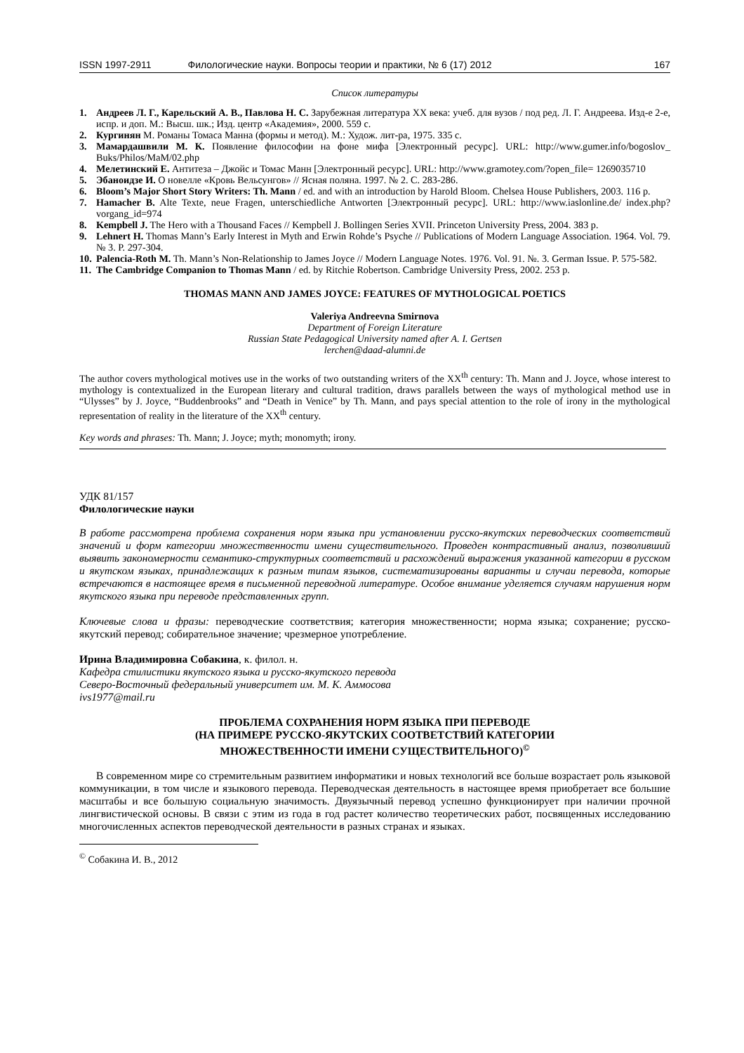ISSN 1997-2911 Филологические науки. Вопросы теории и практики, № 6 (17) 2012 167
Список литературы
1. Андреев Л. Г., Карельский А. В., Павлова Н. С. Зарубежная литература XX века: учеб. для вузов / под ред. Л. Г. Андреева. Изд-е 2-е, испр. и доп. М.: Высш. шк.; Изд. центр «Академия», 2000. 559 с.
2. Кургинян М. Романы Томаса Манна (формы и метод). М.: Худож. лит-ра, 1975. 335 с.
3. Мамардашвили М. К. Появление философии на фоне мифа [Электронный ресурс]. URL: http://www.gumer.info/bogoslov_ Buks/Philos/MaM/02.php
4. Мелетинский Е. Антитеза – Джойс и Томас Манн [Электронный ресурс]. URL: http://www.gramotey.com/?open_file= 1269035710
5. Эбаноидзе И. О новелле «Кровь Вельсунгов» // Ясная поляна. 1997. № 2. С. 283-286.
6. Bloom’s Major Short Story Writers: Th. Mann / ed. and with an introduction by Harold Bloom. Chelsea House Publishers, 2003. 116 p.
7. Hamacher B. Alte Texte, neue Fragen, unterschiedliche Antworten [Электронный ресурс]. URL: http://www.iaslonline.de/ index.php?vorgang_id=974
8. Kempbell J. The Hero with a Thousand Faces // Kempbell J. Bollingen Series XVII. Princeton University Press, 2004. 383 p.
9. Lehnert H. Thomas Mann’s Early Interest in Myth and Erwin Rohde’s Psyche // Publications of Modern Language Association. 1964. Vol. 79. № 3. P. 297-304.
10. Palencia-Roth M. Th. Mann’s Non-Relationship to James Joyce // Modern Language Notes. 1976. Vol. 91. №. 3. German Issue. P. 575-582.
11. The Cambridge Companion to Thomas Mann / ed. by Ritchie Robertson. Cambridge University Press, 2002. 253 p.
THOMAS MANN AND JAMES JOYCE: FEATURES OF MYTHOLOGICAL POETICS
Valeriya Andreevna Smirnova
Department of Foreign Literature
Russian State Pedagogical University named after A. I. Gertsen
lerchen@daad-alumni.de
The author covers mythological motives use in the works of two outstanding writers of the XX<sup>th</sup> century: Th. Mann and J. Joyce, whose interest to mythology is contextualized in the European literary and cultural tradition, draws parallels between the ways of mythological method use in “Ulysses” by J. Joyce, “Buddenbrooks” and “Death in Venice” by Th. Mann, and pays special attention to the role of irony in the mythological representation of reality in the literature of the XX<sup>th</sup> century.
Key words and phrases: Th. Mann; J. Joyce; myth; monomyth; irony.
УДК 81/157
Филологические науки
В работе рассмотрена проблема сохранения норм языка при установлении русско-якутских переводческих соответствий значений и форм категории множественности имени существительного. Проведен контрастивный анализ, позволивший выявить закономерности семантико-структурных соответствий и расхождений выражения указанной категории в русском и якутском языках, принадлежащих к разным типам языков, систематизированы варианты и случаи перевода, которые встречаются в настоящее время в письменной переводной литературе. Особое внимание уделяется случаям нарушения норм якутского языка при переводе представленных групп.
Ключевые слова и фразы: переводческие соответствия; категория множественности; норма языка; сохранение; русско-якутский перевод; собирательное значение; чрезмерное употребление.
Ирина Владимировна Собакина, к. филол. н.
Кафедра стилистики якутского языка и русско-якутского перевода
Северо-Восточный федеральный университет им. М. К. Аммосова
ivs1977@mail.ru
ПРОБЛЕМА СОХРАНЕНИЯ НОРМ ЯЗЫКА ПРИ ПЕРЕВОДЕ
(НА ПРИМЕРЕ РУССКО-ЯКУТСКИХ СООТВЕТСТВИЙ КАТЕГОРИИ
МНОЖЕСТВЕННОСТИ ИМЕНИ СУЩЕСТВИТЕЛЬНОГО)<sup>©</sup>
В современном мире со стремительным развитием информатики и новых технологий все больше возрастает роль языковой коммуникации, в том числе и языкового перевода. Переводческая деятельность в настоящее время приобретает все большие масштабы и все большую социальную значимость. Двуязычный перевод успешно функционирует при наличии прочной лингвистической основы. В связи с этим из года в год растет количество теоретических работ, посвященных исследованию многочисленных аспектов переводческой деятельности в разных странах и языках.
<sup>©</sup> Собакина И. В., 2012